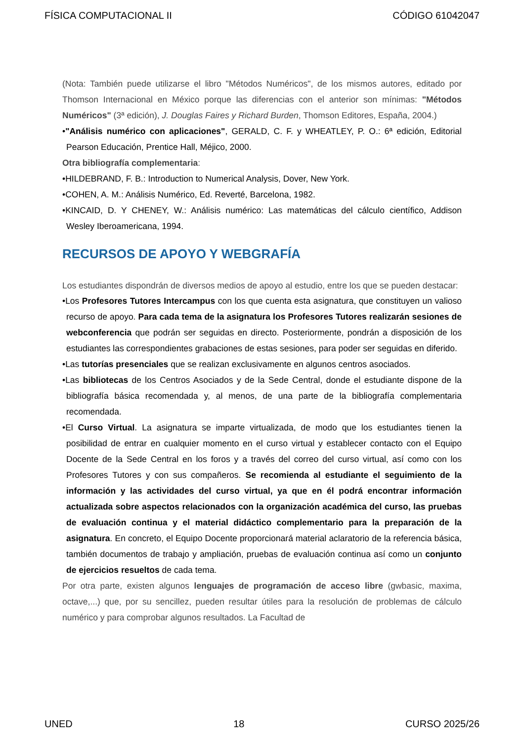FÍSICA COMPUTACIONAL II CÓDIGO 61042047
(Nota: También puede utilizarse el libro "Métodos Numéricos", de los mismos autores, editado por Thomson Internacional en México porque las diferencias con el anterior son mínimas: "Métodos Numéricos" (3ª edición), J. Douglas Faires y Richard Burden, Thomson Editores, España, 2004.)
•"Análisis numérico con aplicaciones", GERALD, C. F. y WHEATLEY, P. O.: 6ª edición, Editorial Pearson Educación, Prentice Hall, Méjico, 2000.
Otra bibliografía complementaria:
•HILDEBRAND, F. B.: Introduction to Numerical Analysis, Dover, New York.
•COHEN, A. M.: Análisis Numérico, Ed. Reverté, Barcelona, 1982.
•KINCAID, D. Y CHENEY, W.: Análisis numérico: Las matemáticas del cálculo científico, Addison Wesley Iberoamericana, 1994.
RECURSOS DE APOYO Y WEBGRAFÍA
Los estudiantes dispondrán de diversos medios de apoyo al estudio, entre los que se pueden destacar:
•Los Profesores Tutores Intercampus con los que cuenta esta asignatura, que constituyen un valioso recurso de apoyo. Para cada tema de la asignatura los Profesores Tutores realizarán sesiones de webconferencia que podrán ser seguidas en directo. Posteriormente, pondrán a disposición de los estudiantes las correspondientes grabaciones de estas sesiones, para poder ser seguidas en diferido.
•Las tutorías presenciales que se realizan exclusivamente en algunos centros asociados.
•Las bibliotecas de los Centros Asociados y de la Sede Central, donde el estudiante dispone de la bibliografía básica recomendada y, al menos, de una parte de la bibliografía complementaria recomendada.
•El Curso Virtual. La asignatura se imparte virtualizada, de modo que los estudiantes tienen la posibilidad de entrar en cualquier momento en el curso virtual y establecer contacto con el Equipo Docente de la Sede Central en los foros y a través del correo del curso virtual, así como con los Profesores Tutores y con sus compañeros. Se recomienda al estudiante el seguimiento de la información y las actividades del curso virtual, ya que en él podrá encontrar información actualizada sobre aspectos relacionados con la organización académica del curso, las pruebas de evaluación continua y el material didáctico complementario para la preparación de la asignatura. En concreto, el Equipo Docente proporcionará material aclaratorio de la referencia básica, también documentos de trabajo y ampliación, pruebas de evaluación continua así como un conjunto de ejercicios resueltos de cada tema.
Por otra parte, existen algunos lenguajes de programación de acceso libre (gwbasic, maxima, octave,...) que, por su sencillez, pueden resultar útiles para la resolución de problemas de cálculo numérico y para comprobar algunos resultados. La Facultad de
UNED 18 CURSO 2025/26